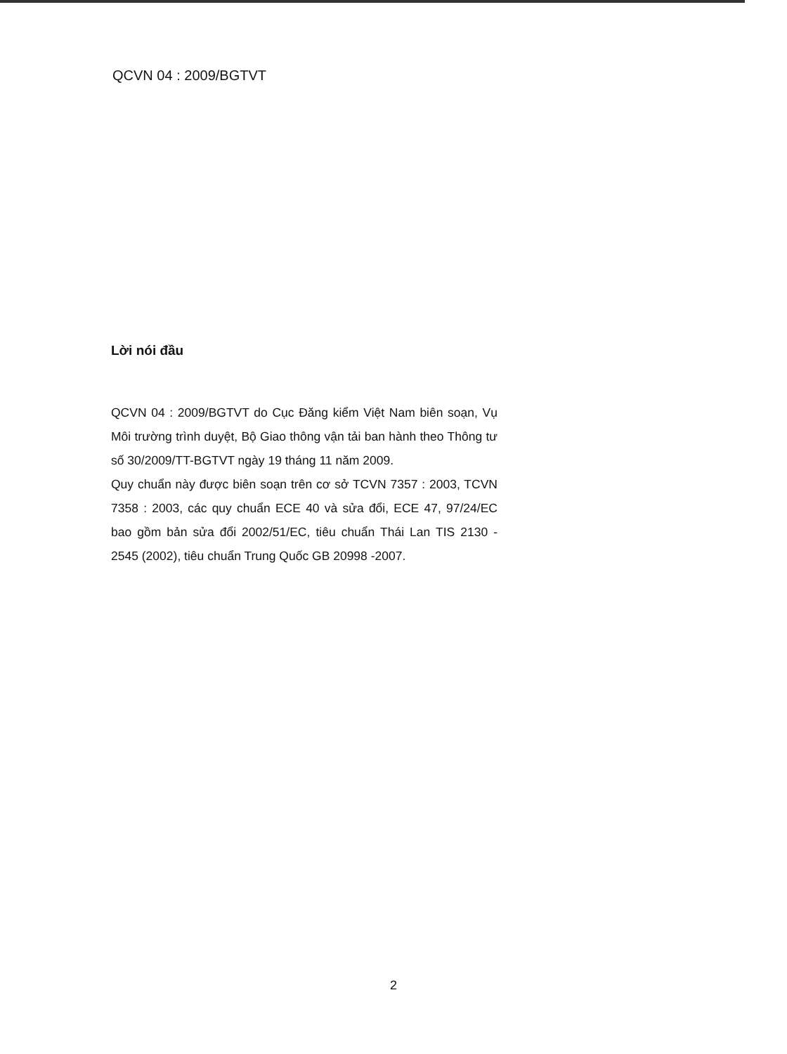QCVN 04 : 2009/BGTVT
Lời nói đầu
QCVN 04 : 2009/BGTVT do Cục Đăng kiểm Việt Nam biên soạn, Vụ Môi trường trình duyệt, Bộ Giao thông vận tải ban hành theo Thông tư số 30/2009/TT-BGTVT ngày 19 tháng 11 năm 2009.
Quy chuẩn này được biên soạn trên cơ sở TCVN 7357 : 2003, TCVN 7358 : 2003, các quy chuẩn ECE 40 và sửa đổi, ECE 47, 97/24/EC bao gồm bản sửa đổi 2002/51/EC, tiêu chuẩn Thái Lan TIS 2130 - 2545 (2002), tiêu chuẩn Trung Quốc GB 20998 -2007.
2